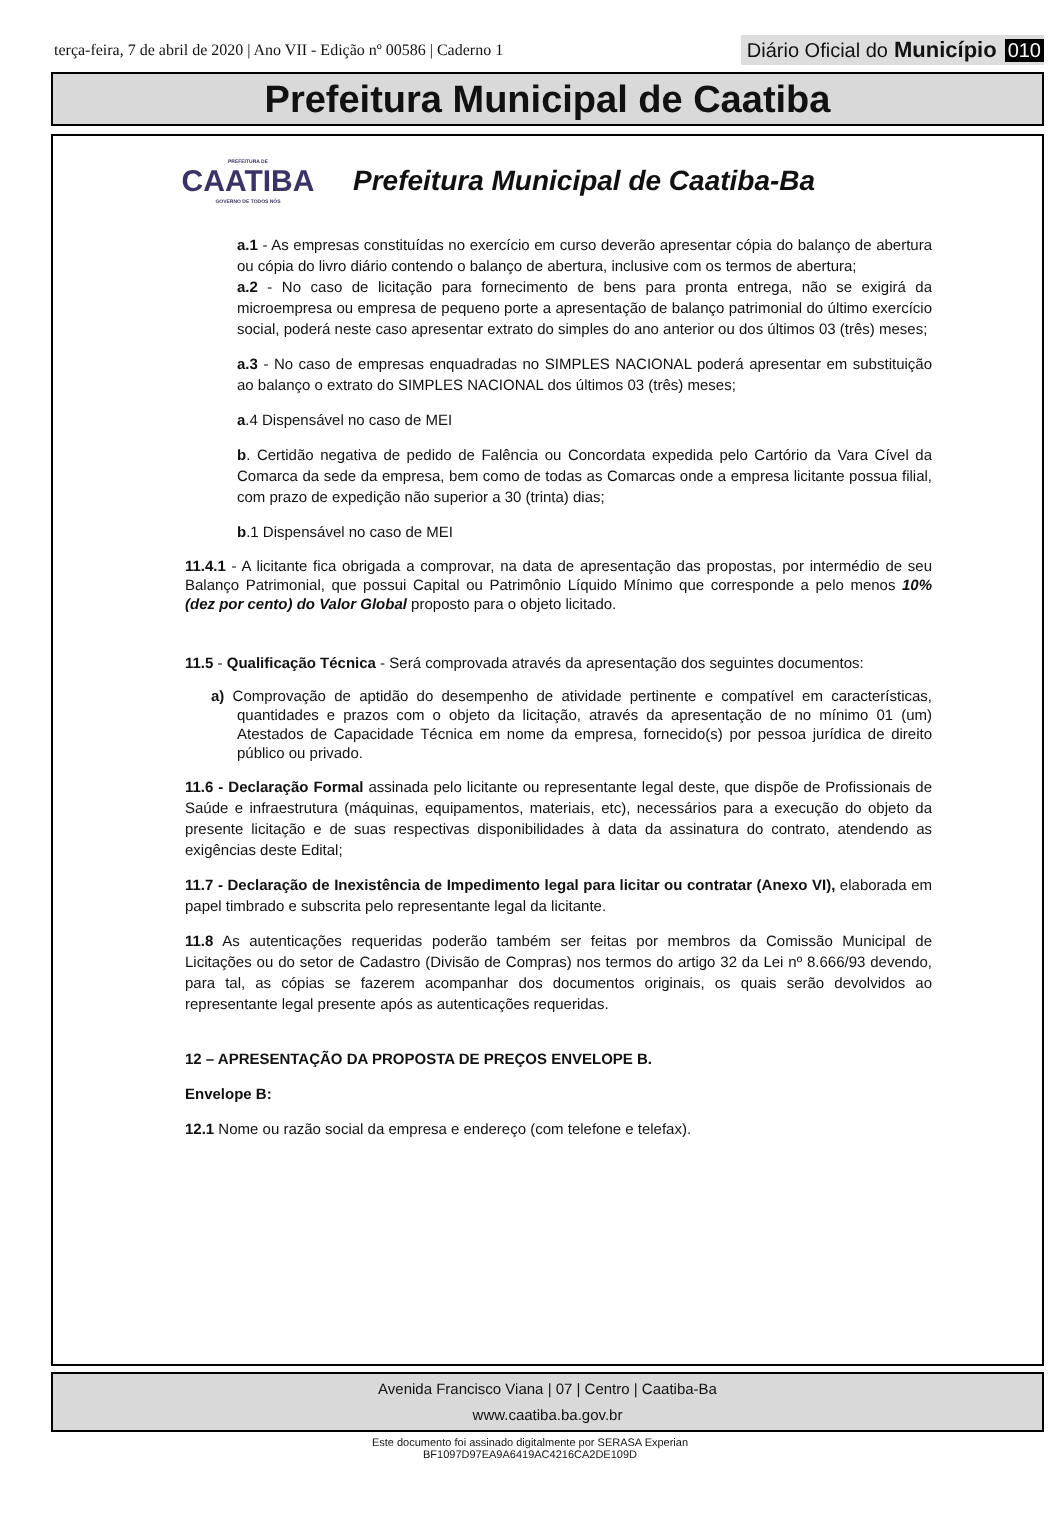terça-feira, 7 de abril de 2020 | Ano VII - Edição nº 00586 | Caderno 1 Diário Oficial do Município 010
Prefeitura Municipal de Caatiba
PREFEITURA DE
CAATIBA
GOVERNO DE TODOS NÓS
Prefeitura Municipal de Caatiba-Ba
a.1 - As empresas constituídas no exercício em curso deverão apresentar cópia do balanço de abertura ou cópia do livro diário contendo o balanço de abertura, inclusive com os termos de abertura;
a.2 - No caso de licitação para fornecimento de bens para pronta entrega, não se exigirá da microempresa ou empresa de pequeno porte a apresentação de balanço patrimonial do último exercício social, poderá neste caso apresentar extrato do simples do ano anterior ou dos últimos 03 (três) meses;
a.3 - No caso de empresas enquadradas no SIMPLES NACIONAL poderá apresentar em substituição ao balanço o extrato do SIMPLES NACIONAL dos últimos 03 (três) meses;
a.4 Dispensável no caso de MEI
b. Certidão negativa de pedido de Falência ou Concordata expedida pelo Cartório da Vara Cível da Comarca da sede da empresa, bem como de todas as Comarcas onde a empresa licitante possua filial, com prazo de expedição não superior a 30 (trinta) dias;
b.1 Dispensável no caso de MEI
11.4.1 - A licitante fica obrigada a comprovar, na data de apresentação das propostas, por intermédio de seu Balanço Patrimonial, que possui Capital ou Patrimônio Líquido Mínimo que corresponde a pelo menos 10% (dez por cento) do Valor Global proposto para o objeto licitado.
11.5 - Qualificação Técnica - Será comprovada através da apresentação dos seguintes documentos:
a) Comprovação de aptidão do desempenho de atividade pertinente e compatível em características, quantidades e prazos com o objeto da licitação, através da apresentação de no mínimo 01 (um) Atestados de Capacidade Técnica em nome da empresa, fornecido(s) por pessoa jurídica de direito público ou privado.
11.6 - Declaração Formal assinada pelo licitante ou representante legal deste, que dispõe de Profissionais de Saúde e infraestrutura (máquinas, equipamentos, materiais, etc), necessários para a execução do objeto da presente licitação e de suas respectivas disponibilidades à data da assinatura do contrato, atendendo as exigências deste Edital;
11.7 - Declaração de Inexistência de Impedimento legal para licitar ou contratar (Anexo VI), elaborada em papel timbrado e subscrita pelo representante legal da licitante.
11.8 As autenticações requeridas poderão também ser feitas por membros da Comissão Municipal de Licitações ou do setor de Cadastro (Divisão de Compras) nos termos do artigo 32 da Lei nº 8.666/93 devendo, para tal, as cópias se fazerem acompanhar dos documentos originais, os quais serão devolvidos ao representante legal presente após as autenticações requeridas.
12 – APRESENTAÇÃO DA PROPOSTA DE PREÇOS ENVELOPE B.
Envelope B:
12.1 Nome ou razão social da empresa e endereço (com telefone e telefax).
Avenida Francisco Viana | 07 | Centro | Caatiba-Ba
www.caatiba.ba.gov.br
Este documento foi assinado digitalmente por SERASA Experian
BF1097D97EA9A6419AC4216CA2DE109D